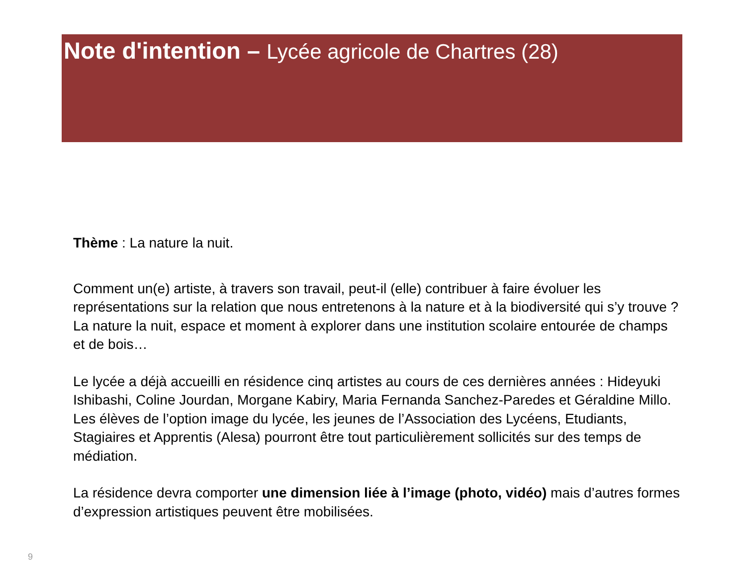Note d'intention – Lycée agricole de Chartres (28)
Thème : La nature la nuit.
Comment un(e) artiste, à travers son travail, peut-il (elle) contribuer à faire évoluer les représentations sur la relation que nous entretenons à la nature et à la biodiversité qui s’y trouve ? La nature la nuit, espace et moment à explorer dans une institution scolaire entourée de champs et de bois…
Le lycée a déjà accueilli en résidence cinq artistes au cours de ces dernières années : Hideyuki Ishibashi, Coline Jourdan, Morgane Kabiry, Maria Fernanda Sanchez-Paredes et Géraldine Millo.
Les élèves de l’option image du lycée, les jeunes de l’Association des Lycéens, Etudiants, Stagiaires et Apprentis (Alesa) pourront être tout particulièrement sollicités sur des temps de médiation.
La résidence devra comporter une dimension liée à l’image (photo, vidéo) mais d’autres formes d’expression artistiques peuvent être mobilisées.
9